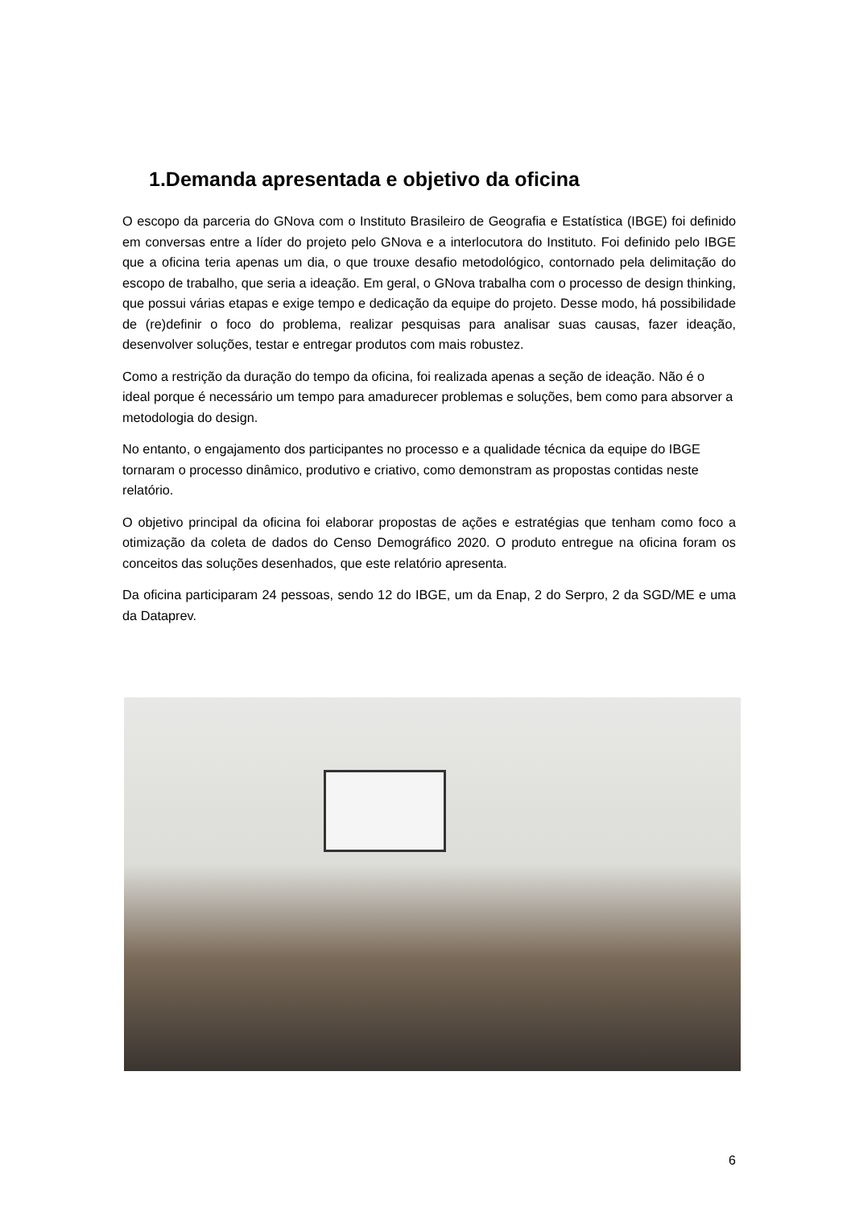1.Demanda apresentada e objetivo da oficina
O escopo da parceria do GNova com o Instituto Brasileiro de Geografia e Estatística (IBGE) foi definido em conversas entre a líder do projeto pelo GNova e a interlocutora do Instituto. Foi definido pelo IBGE que a oficina teria apenas um dia, o que trouxe desafio metodológico, contornado pela delimitação do escopo de trabalho, que seria a ideação. Em geral, o GNova trabalha com o processo de design thinking, que possui várias etapas e exige tempo e dedicação da equipe do projeto. Desse modo, há possibilidade de (re)definir o foco do problema, realizar pesquisas para analisar suas causas, fazer ideação, desenvolver soluções, testar e entregar produtos com mais robustez.
Como a restrição da duração do tempo da oficina, foi realizada apenas a seção de ideação. Não é o ideal porque é necessário um tempo para amadurecer problemas e soluções, bem como para absorver a metodologia do design.
No entanto, o engajamento dos participantes no processo e a qualidade técnica da equipe do IBGE tornaram o processo dinâmico, produtivo e criativo, como demonstram as propostas contidas neste relatório.
O objetivo principal da oficina foi elaborar propostas de ações e estratégias que tenham como foco a otimização da coleta de dados do Censo Demográfico 2020. O produto entregue na oficina foram os conceitos das soluções desenhados, que este relatório apresenta.
Da oficina participaram 24 pessoas, sendo 12 do IBGE, um da Enap, 2 do Serpro, 2 da SGD/ME e uma da Dataprev.
6